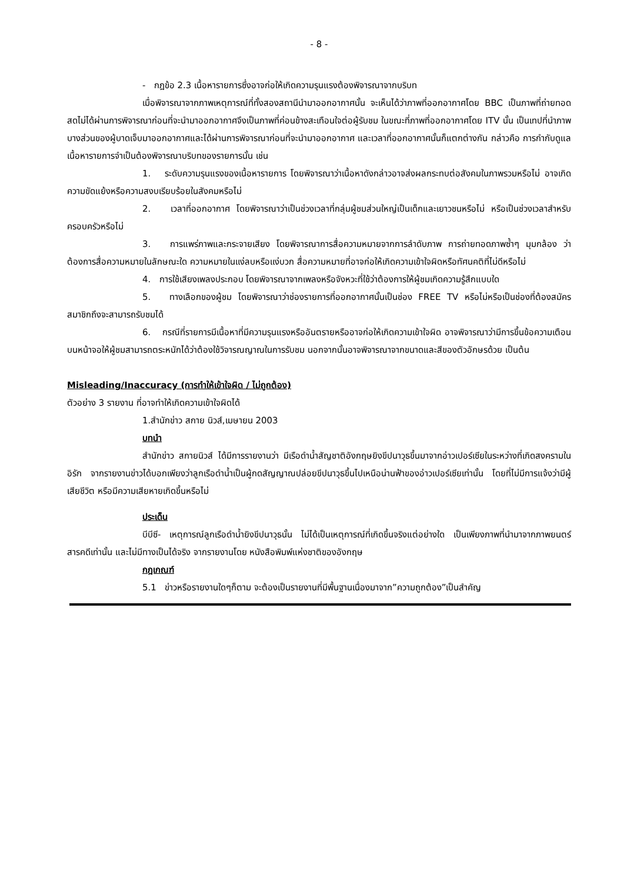- 8 -
- กฎข้อ 2.3 เนื้อหารายการซึ่งอาจก่อให้เกิดความรุนแรงต้องพิจารณาจากบริบท
เมื่อพิจารณาจากภาพเหตุการณ์ที่ทั้งสองสถานีนำมาออกอากาศนั้น จะเห็นได้ว่าภาพที่ออกอากาศโดย BBC เป็นภาพที่ถ่ายทอดสดไม่ได้ผ่านการพิจารณาก่อนที่จะนำมาออกอากาศจึงเป็นภาพที่ค่อนข้างสะเทือนใจต่อผู้รับชม ในขณะที่ภาพที่ออกอากาศโดย ITV นั้น เป็นเทปที่นำภาพบางส่วนของผู้บาดเจ็บมาออกอากาศและได้ผ่านการพิจารณาก่อนที่จะนำมาออกอากาศ และเวลาที่ออกอากาศนั้นก็แตกต่างกัน กล่าวคือ การกำกับดูแลเนื้อหารายการจำเป็นต้องพิจารณาบริบทของรายการนั้น เช่น
1. ระดับความรุนแรงของเนื้อหารายการ โดยพิจารณาว่าเนื้อหาดังกล่าวอาจส่งผลกระทบต่อสังคมในภาพรวมหรือไม่ อาจเกิดความขัดแย้งหรือความสงบเรียบร้อยในสังคมหรือไม่
2. เวลาที่ออกอากาศ โดยพิจารณาว่าเป็นช่วงเวลาที่กลุ่มผู้ชมส่วนใหญ่เป็นเด็กและเยาวชนหรือไม่ หรือเป็นช่วงเวลาสำหรับครอบครัวหรือไม่
3. การแพร่ภาพและกระจายเสียง โดยพิจารณาการสื่อความหมายจากการลำดับภาพ การถ่ายทอดภาพซ้ำๆ มุมกล้อง ว่าต้องการสื่อความหมายในลักษณะใด ความหมายในแง่ลบหรือแง่บวก สื่อความหมายที่อาจก่อให้เกิดความเข้าใจผิดหรือทัศนคติที่ไม่ดีหรือไม่
4. การใช้เสียงเพลงประกอบ โดยพิจารณาจากเพลงหรือจังหวะที่ใช้ว่าต้องการให้ผู้ชมเกิดความรู้สึกแบบใด
5. ทางเลือกของผู้ชม โดยพิจารณาว่าช่องรายการที่ออกอากาศนั้นเป็นช่อง FREE TV หรือไม่หรือเป็นช่องที่ต้องสมัครสมาชิกถึงจะสามารถรับชมได้
6. กรณีที่รายการมีเนื้อหาที่มีความรุนแรงหรืออันตรายหรืออาจก่อให้เกิดความเข้าใจผิด อาจพิจารณาว่ามีการขึ้นข้อความเตือนบนหน้าจอให้ผู้ชมสามารถตระหนักได้ว่าต้องใช้วิจารณญาณในการรับชม นอกจากนั้นอาจพิจารณาจากขนาดและสีของตัวอักษรด้วย เป็นต้น
Misleading/Inaccuracy (การทำให้เข้าใจผิด / ไม่ถูกต้อง)
ตัวอย่าง 3 รายงาน ที่อาจทำให้เกิดความเข้าใจผิดได้
1.สำนักข่าว สกาย นิวส์,เมษายน 2003
บทนำ
สำนักข่าว สกายนิวส์ ได้มีการรายงานว่า มีเรือดำน้ำสัญชาติอังกฤษยิงขีปนาวุธขึ้นมาจากอ่าวเปอร์เซียในระหว่างที่เกิดสงครามในอิรัก จากรายงานข่าวได้บอกเพียงว่าลูกเรือดำน้ำเป็นผู้กดสัญญาณปล่อยขีปนาวุธขึ้นไปเหนือน่านฟ้าของอ่าวเปอร์เซียเท่านั้น โดยที่ไม่มีการแจ้งว่ามีผู้เสียชีวิต หรือมีความเสียหายเกิดขึ้นหรือไม่
ประเด็น
บีบีซี- เหตุการณ์ลูกเรือดำน้ำยิงขีปนาวุธนั้น ไม่ได้เป็นเหตุการณ์ที่เกิดขึ้นจริงแต่อย่างใด เป็นเพียงภาพที่นำมาจากภาพยนตร์สารคดีเท่านั้น และไม่มีทางเป็นได้จริง จากรายงานโดย หนังสือพิมพ์แห่งชาติของอังกฤษ
กฎเกณฑ์
5.1 ข่าวหรือรายงานใดๆก็ตาม จะต้องเป็นรายงานที่มีพื้นฐานเนื่องมาจาก”ความถูกต้อง”เป็นสำคัญ